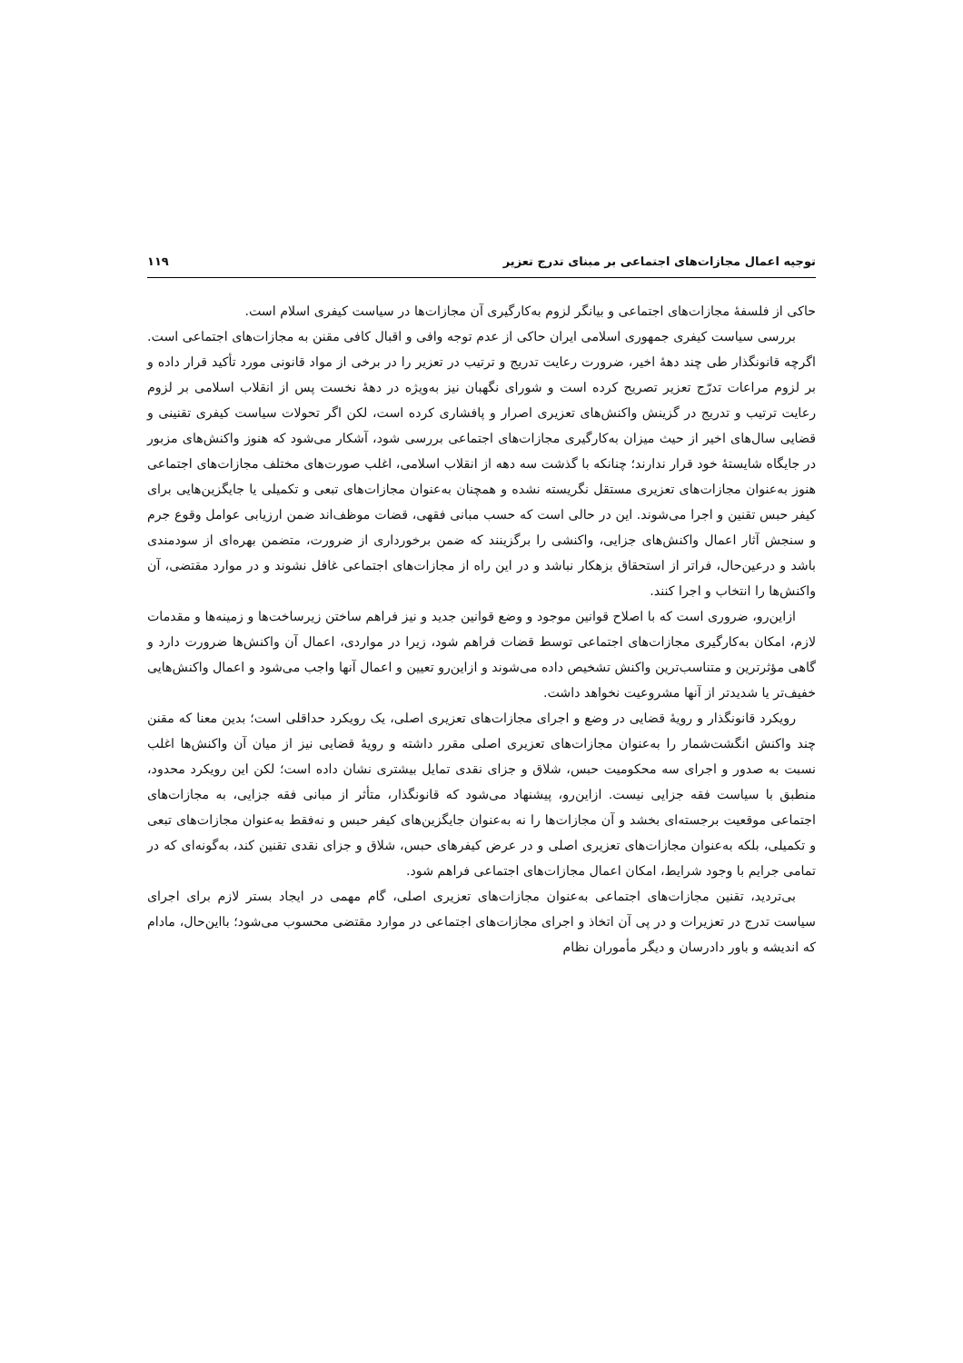توجیه اعمال مجازات‌های اجتماعی بر مبنای تدرج تعزیر ۱۱۹
حاکی از فلسفۀ مجازات‌های اجتماعی و بیانگر لزوم به‌کارگیری آن مجازات‌ها در سیاست کیفری اسلام است.
بررسی سیاست کیفری جمهوری اسلامی ایران حاکی از عدم توجه وافی و اقبال کافی مقنن به مجازات‌های اجتماعی است. اگرچه قانونگذار طی چند دهۀ اخیر، ضرورت رعایت تدریج و ترتیب در تعزیر را در برخی از مواد قانونی مورد تأکید قرار داده و بر لزوم مراعات تدرّج تعزیر تصریح کرده است و شورای نگهبان نیز به‌ویژه در دهۀ نخست پس از انقلاب اسلامی بر لزوم رعایت ترتیب و تدریج در گزینش واکنش‌های تعزیری اصرار و پافشاری کرده است، لکن اگر تحولات سیاست کیفری تقنینی و قضایی سال‌های اخیر از حیث میزان به‌کارگیری مجازات‌های اجتماعی بررسی شود، آشکار می‌شود که هنوز واکنش‌های مزبور در جایگاه شایستۀ خود قرار ندارند؛ چنانکه با گذشت سه دهه از انقلاب اسلامی، اغلب صورت‌های مختلف مجازات‌های اجتماعی هنوز به‌عنوان مجازات‌های تعزیری مستقل نگریسته نشده و همچنان به‌عنوان مجازات‌های تبعی و تکمیلی یا جایگزین‌هایی برای کیفر حبس تقنین و اجرا می‌شوند. این در حالی است که حسب مبانی فقهی، قضات موظف‌اند ضمن ارزیابی عوامل وقوع جرم و سنجش آثار اعمال واکنش‌های جزایی، واکنشی را برگزینند که ضمن برخورداری از ضرورت، متضمن بهره‌ای از سودمندی باشد و درعین‌حال، فراتر از استحقاق بزهکار نباشد و در این راه از مجازات‌های اجتماعی غافل نشوند و در موارد مقتضی، آن واکنش‌ها را انتخاب و اجرا کنند.
ازاین‌رو، ضروری است که با اصلاح قوانین موجود و وضع قوانین جدید و نیز فراهم ساختن زیرساخت‌ها و زمینه‌ها و مقدمات لازم، امکان به‌کارگیری مجازات‌های اجتماعی توسط قضات فراهم شود، زیرا در مواردی، اعمال آن واکنش‌ها ضرورت دارد و گاهی مؤثرترین و متناسب‌ترین واکنش تشخیص داده می‌شوند و ازاین‌رو تعیین و اعمال آنها واجب می‌شود و اعمال واکنش‌هایی خفیف‌تر یا شدیدتر از آنها مشروعیت نخواهد داشت.
رویکرد قانونگذار و رویۀ قضایی در وضع و اجرای مجازات‌های تعزیری اصلی، یک رویکرد حداقلی است؛ بدین معنا که مقنن چند واکنش انگشت‌شمار را به‌عنوان مجازات‌های تعزیری اصلی مقرر داشته و رویۀ قضایی نیز از میان آن واکنش‌ها اغلب نسبت به صدور و اجرای سه محکومیت حبس، شلاق و جزای نقدی تمایل بیشتری نشان داده است؛ لکن این رویکرد محدود، منطبق با سیاست فقه جزایی نیست. ازاین‌رو، پیشنهاد می‌شود که قانونگذار، متأثر از مبانی فقه جزایی، به مجازات‌های اجتماعی موقعیت برجسته‌ای بخشد و آن مجازات‌ها را نه به‌عنوان جایگزین‌های کیفر حبس و نه‌فقط به‌عنوان مجازات‌های تبعی و تکمیلی، بلکه به‌عنوان مجازات‌های تعزیری اصلی و در عرض کیفرهای حبس، شلاق و جزای نقدی تقنین کند، به‌گونه‌ای که در تمامی جرایم با وجود شرایط، امکان اعمال مجازات‌های اجتماعی فراهم شود.
بی‌تردید، تقنین مجازات‌های اجتماعی به‌عنوان مجازات‌های تعزیری اصلی، گام مهمی در ایجاد بستر لازم برای اجرای سیاست تدرج در تعزیرات و در پی آن اتخاذ و اجرای مجازات‌های اجتماعی در موارد مقتضی محسوب می‌شود؛ بااین‌حال، مادام که اندیشه و باور دادرسان و دیگر مأموران نظام